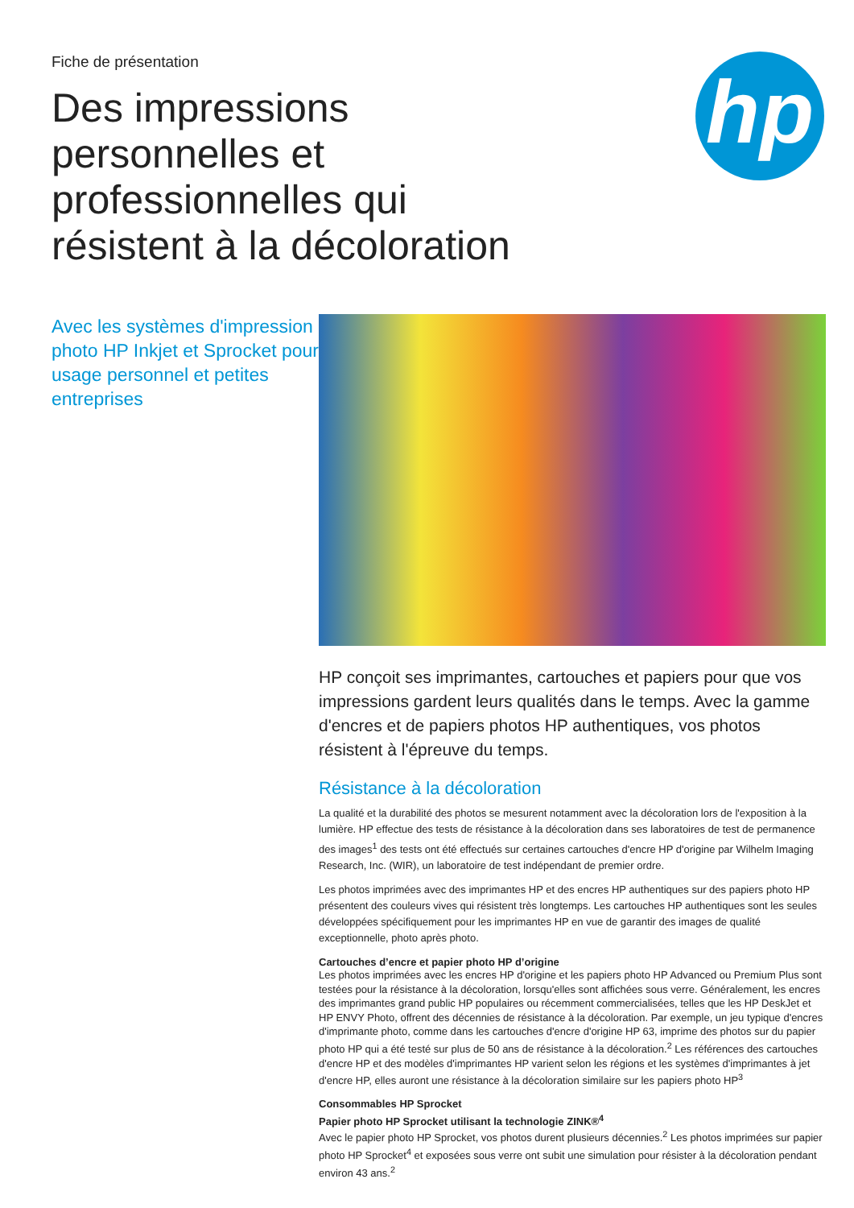Fiche de présentation
Des impressions personnelles et professionnelles qui résistent à la décoloration
hp
Avec les systèmes d'impression photo HP Inkjet et Sprocket pour usage personnel et petites entreprises
HP conçoit ses imprimantes, cartouches et papiers pour que vos impressions gardent leurs qualités dans le temps. Avec la gamme d'encres et de papiers photos HP authentiques, vos photos résistent à l'épreuve du temps.
Résistance à la décoloration
La qualité et la durabilité des photos se mesurent notamment avec la décoloration lors de l'exposition à la lumière. HP effectue des tests de résistance à la décoloration dans ses laboratoires de test de permanence des images<sup>1</sup> des tests ont été effectués sur certaines cartouches d'encre HP d'origine par Wilhelm Imaging Research, Inc. (WIR), un laboratoire de test indépendant de premier ordre.
Les photos imprimées avec des imprimantes HP et des encres HP authentiques sur des papiers photo HP présentent des couleurs vives qui résistent très longtemps. Les cartouches HP authentiques sont les seules développées spécifiquement pour les imprimantes HP en vue de garantir des images de qualité exceptionnelle, photo après photo.
Cartouches d’encre et papier photo HP d’origine
Les photos imprimées avec les encres HP d'origine et les papiers photo HP Advanced ou Premium Plus sont testées pour la résistance à la décoloration, lorsqu'elles sont affichées sous verre. Généralement, les encres des imprimantes grand public HP populaires ou récemment commercialisées, telles que les HP DeskJet et HP ENVY Photo, offrent des décennies de résistance à la décoloration. Par exemple, un jeu typique d'encres d'imprimante photo, comme dans les cartouches d'encre d'origine HP 63, imprime des photos sur du papier photo HP qui a été testé sur plus de 50 ans de résistance à la décoloration.<sup>2</sup> Les références des cartouches d'encre HP et des modèles d'imprimantes HP varient selon les régions et les systèmes d'imprimantes à jet d'encre HP, elles auront une résistance à la décoloration similaire sur les papiers photo HP<sup>3</sup>
Consommables HP Sprocket
Papier photo HP Sprocket utilisant la technologie ZINK®<sup>4</sup>
Avec le papier photo HP Sprocket, vos photos durent plusieurs décennies.<sup>2</sup> Les photos imprimées sur papier photo HP Sprocket<sup>4</sup> et exposées sous verre ont subit une simulation pour résister à la décoloration pendant environ 43 ans.<sup>2</sup>